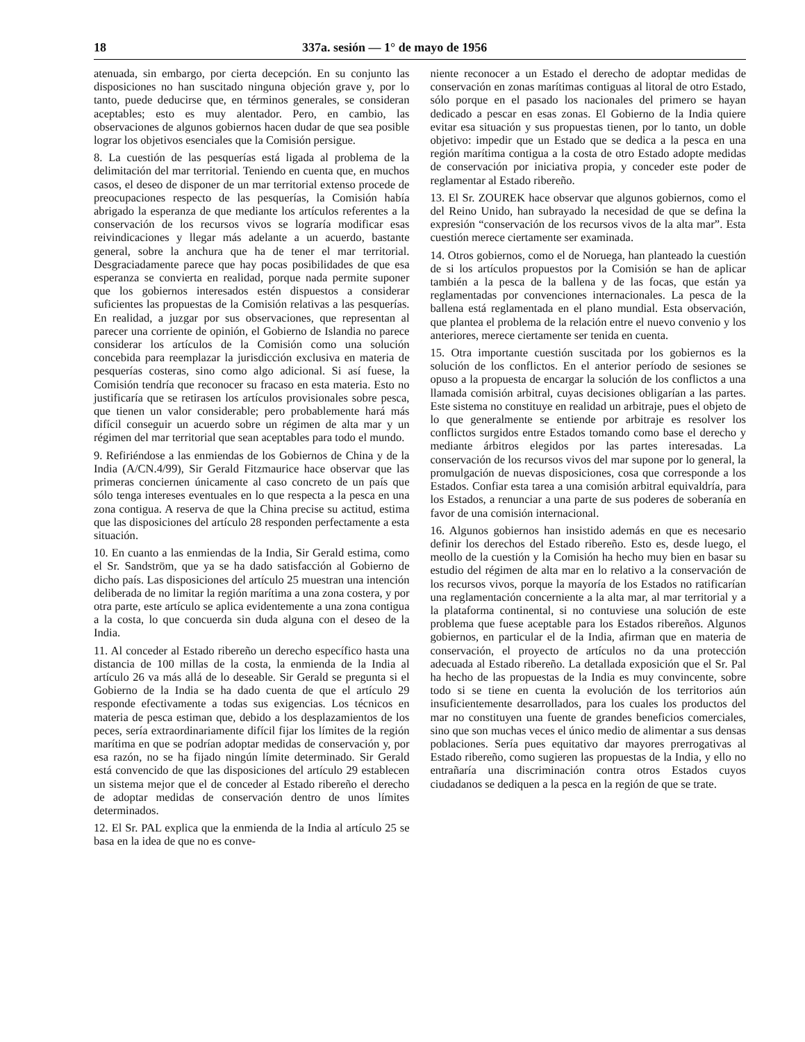18 337a. sesión — 1° de mayo de 1956
atenuada, sin embargo, por cierta decepción. En su conjunto las disposiciones no han suscitado ninguna objeción grave y, por lo tanto, puede deducirse que, en términos generales, se consideran aceptables; esto es muy alentador. Pero, en cambio, las observaciones de algunos gobiernos hacen dudar de que sea posible lograr los objetivos esenciales que la Comisión persigue.
8. La cuestión de las pesquerías está ligada al problema de la delimitación del mar territorial. Teniendo en cuenta que, en muchos casos, el deseo de disponer de un mar territorial extenso procede de preocupaciones respecto de las pesquerías, la Comisión había abrigado la esperanza de que mediante los artículos referentes a la conservación de los recursos vivos se lograría modificar esas reivindicaciones y llegar más adelante a un acuerdo, bastante general, sobre la anchura que ha de tener el mar territorial. Desgraciadamente parece que hay pocas posibilidades de que esa esperanza se convierta en realidad, porque nada permite suponer que los gobiernos interesados estén dispuestos a considerar suficientes las propuestas de la Comisión relativas a las pesquerías. En realidad, a juzgar por sus observaciones, que representan al parecer una corriente de opinión, el Gobierno de Islandia no parece considerar los artículos de la Comisión como una solución concebida para reemplazar la jurisdicción exclusiva en materia de pesquerías costeras, sino como algo adicional. Si así fuese, la Comisión tendría que reconocer su fracaso en esta materia. Esto no justificaría que se retirasen los artículos provisionales sobre pesca, que tienen un valor considerable; pero probablemente hará más difícil conseguir un acuerdo sobre un régimen de alta mar y un régimen del mar territorial que sean aceptables para todo el mundo.
9. Refiriéndose a las enmiendas de los Gobiernos de China y de la India (A/CN.4/99), Sir Gerald Fitzmaurice hace observar que las primeras conciernen únicamente al caso concreto de un país que sólo tenga intereses eventuales en lo que respecta a la pesca en una zona contigua. A reserva de que la China precise su actitud, estima que las disposiciones del artículo 28 responden perfectamente a esta situación.
10. En cuanto a las enmiendas de la India, Sir Gerald estima, como el Sr. Sandström, que ya se ha dado satisfacción al Gobierno de dicho país. Las disposiciones del artículo 25 muestran una intención deliberada de no limitar la región marítima a una zona costera, y por otra parte, este artículo se aplica evidentemente a una zona contigua a la costa, lo que concuerda sin duda alguna con el deseo de la India.
11. Al conceder al Estado ribereño un derecho específico hasta una distancia de 100 millas de la costa, la enmienda de la India al artículo 26 va más allá de lo deseable. Sir Gerald se pregunta si el Gobierno de la India se ha dado cuenta de que el artículo 29 responde efectivamente a todas sus exigencias. Los técnicos en materia de pesca estiman que, debido a los desplazamientos de los peces, sería extraordinariamente difícil fijar los límites de la región marítima en que se podrían adoptar medidas de conservación y, por esa razón, no se ha fijado ningún límite determinado. Sir Gerald está convencido de que las disposiciones del artículo 29 establecen un sistema mejor que el de conceder al Estado ribereño el derecho de adoptar medidas de conservación dentro de unos límites determinados.
12. El Sr. PAL explica que la enmienda de la India al artículo 25 se basa en la idea de que no es conve-
niente reconocer a un Estado el derecho de adoptar medidas de conservación en zonas marítimas contiguas al litoral de otro Estado, sólo porque en el pasado los nacionales del primero se hayan dedicado a pescar en esas zonas. El Gobierno de la India quiere evitar esa situación y sus propuestas tienen, por lo tanto, un doble objetivo: impedir que un Estado que se dedica a la pesca en una región marítima contigua a la costa de otro Estado adopte medidas de conservación por iniciativa propia, y conceder este poder de reglamentar al Estado ribereño.
13. El Sr. ZOUREK hace observar que algunos gobiernos, como el del Reino Unido, han subrayado la necesidad de que se defina la expresión “conservación de los recursos vivos de la alta mar”. Esta cuestión merece ciertamente ser examinada.
14. Otros gobiernos, como el de Noruega, han planteado la cuestión de si los artículos propuestos por la Comisión se han de aplicar también a la pesca de la ballena y de las focas, que están ya reglamentadas por convenciones internacionales. La pesca de la ballena está reglamentada en el plano mundial. Esta observación, que plantea el problema de la relación entre el nuevo convenio y los anteriores, merece ciertamente ser tenida en cuenta.
15. Otra importante cuestión suscitada por los gobiernos es la solución de los conflictos. En el anterior período de sesiones se opuso a la propuesta de encargar la solución de los conflictos a una llamada comisión arbitral, cuyas decisiones obligarían a las partes. Este sistema no constituye en realidad un arbitraje, pues el objeto de lo que generalmente se entiende por arbitraje es resolver los conflictos surgidos entre Estados tomando como base el derecho y mediante árbitros elegidos por las partes interesadas. La conservación de los recursos vivos del mar supone por lo general, la promulgación de nuevas disposiciones, cosa que corresponde a los Estados. Confiar esta tarea a una comisión arbitral equivaldría, para los Estados, a renunciar a una parte de sus poderes de soberanía en favor de una comisión internacional.
16. Algunos gobiernos han insistido además en que es necesario definir los derechos del Estado ribereño. Esto es, desde luego, el meollo de la cuestión y la Comisión ha hecho muy bien en basar su estudio del régimen de alta mar en lo relativo a la conservación de los recursos vivos, porque la mayoría de los Estados no ratificarían una reglamentación concerniente a la alta mar, al mar territorial y a la plataforma continental, si no contuviese una solución de este problema que fuese aceptable para los Estados ribereños. Algunos gobiernos, en particular el de la India, afirman que en materia de conservación, el proyecto de artículos no da una protección adecuada al Estado ribereño. La detallada exposición que el Sr. Pal ha hecho de las propuestas de la India es muy convincente, sobre todo si se tiene en cuenta la evolución de los territorios aún insuficientemente desarrollados, para los cuales los productos del mar no constituyen una fuente de grandes beneficios comerciales, sino que son muchas veces el único medio de alimentar a sus densas poblaciones. Sería pues equitativo dar mayores prerrogativas al Estado ribereño, como sugieren las propuestas de la India, y ello no entrañaría una discriminación contra otros Estados cuyos ciudadanos se dediquen a la pesca en la región de que se trate.